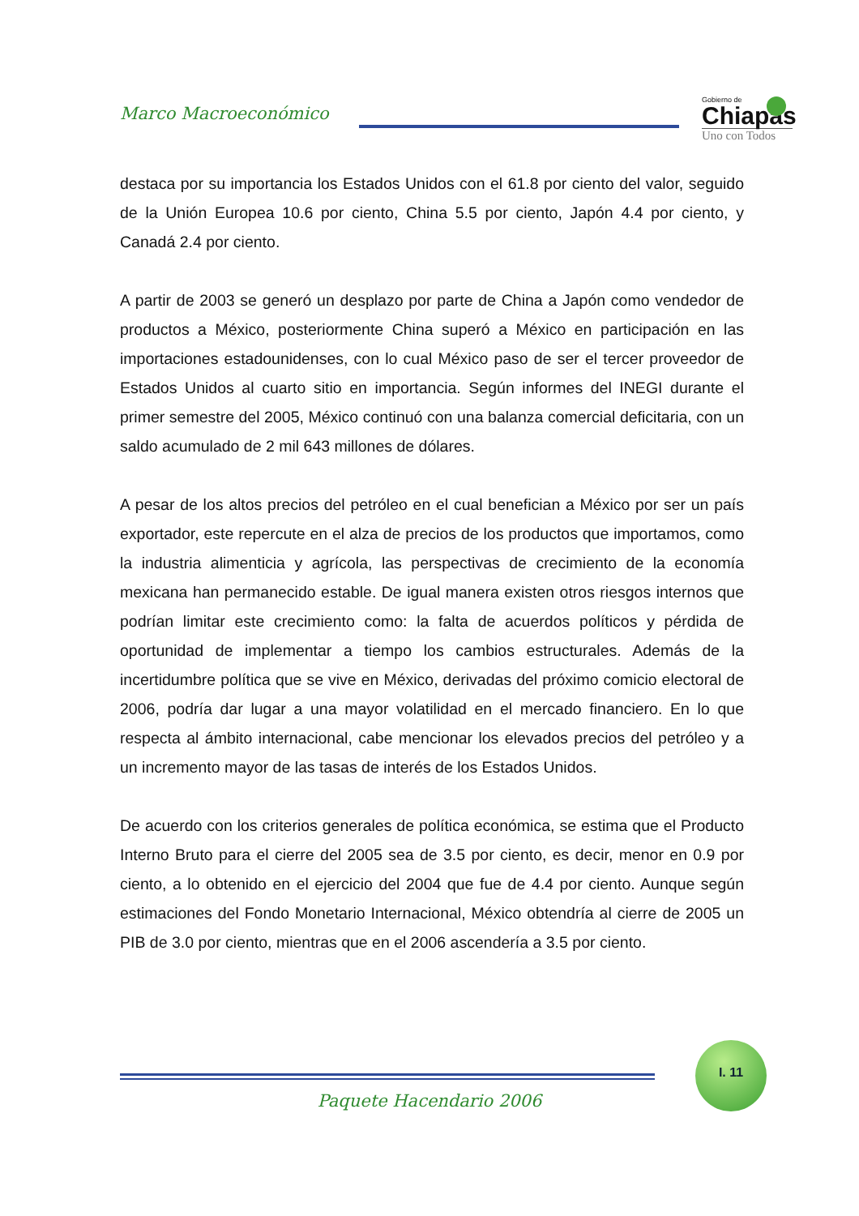Marco Macroeconómico
Gobierno de
Chiapas
Uno con Todos
destaca por su importancia los Estados Unidos con el 61.8 por ciento del valor, seguido de la Unión Europea 10.6 por ciento, China 5.5 por ciento, Japón 4.4 por ciento, y Canadá 2.4 por ciento.
A partir de 2003 se generó un desplazo por parte de China a Japón como vendedor de productos a México, posteriormente China superó a México en participación en las importaciones estadounidenses, con lo cual México paso de ser el tercer proveedor de Estados Unidos al cuarto sitio en importancia. Según informes del INEGI durante el primer semestre del 2005, México continuó con una balanza comercial deficitaria, con un saldo acumulado de 2 mil 643 millones de dólares.
A pesar de los altos precios del petróleo en el cual benefician a México por ser un país exportador, este repercute en el alza de precios de los productos que importamos, como la industria alimenticia y agrícola, las perspectivas de crecimiento de la economía mexicana han permanecido estable. De igual manera existen otros riesgos internos que podrían limitar este crecimiento como: la falta de acuerdos políticos y pérdida de oportunidad de implementar a tiempo los cambios estructurales. Además de la incertidumbre política que se vive en México, derivadas del próximo comicio electoral de 2006, podría dar lugar a una mayor volatilidad en el mercado financiero. En lo que respecta al ámbito internacional, cabe mencionar los elevados precios del petróleo y a un incremento mayor de las tasas de interés de los Estados Unidos.
De acuerdo con los criterios generales de política económica, se estima que el Producto Interno Bruto para el cierre del 2005 sea de 3.5 por ciento, es decir, menor en 0.9 por ciento, a lo obtenido en el ejercicio del 2004 que fue de 4.4 por ciento. Aunque según estimaciones del Fondo Monetario Internacional, México obtendría al cierre de 2005 un PIB de 3.0 por ciento, mientras que en el 2006 ascendería a 3.5 por ciento.
I. 11
Paquete Hacendario 2006